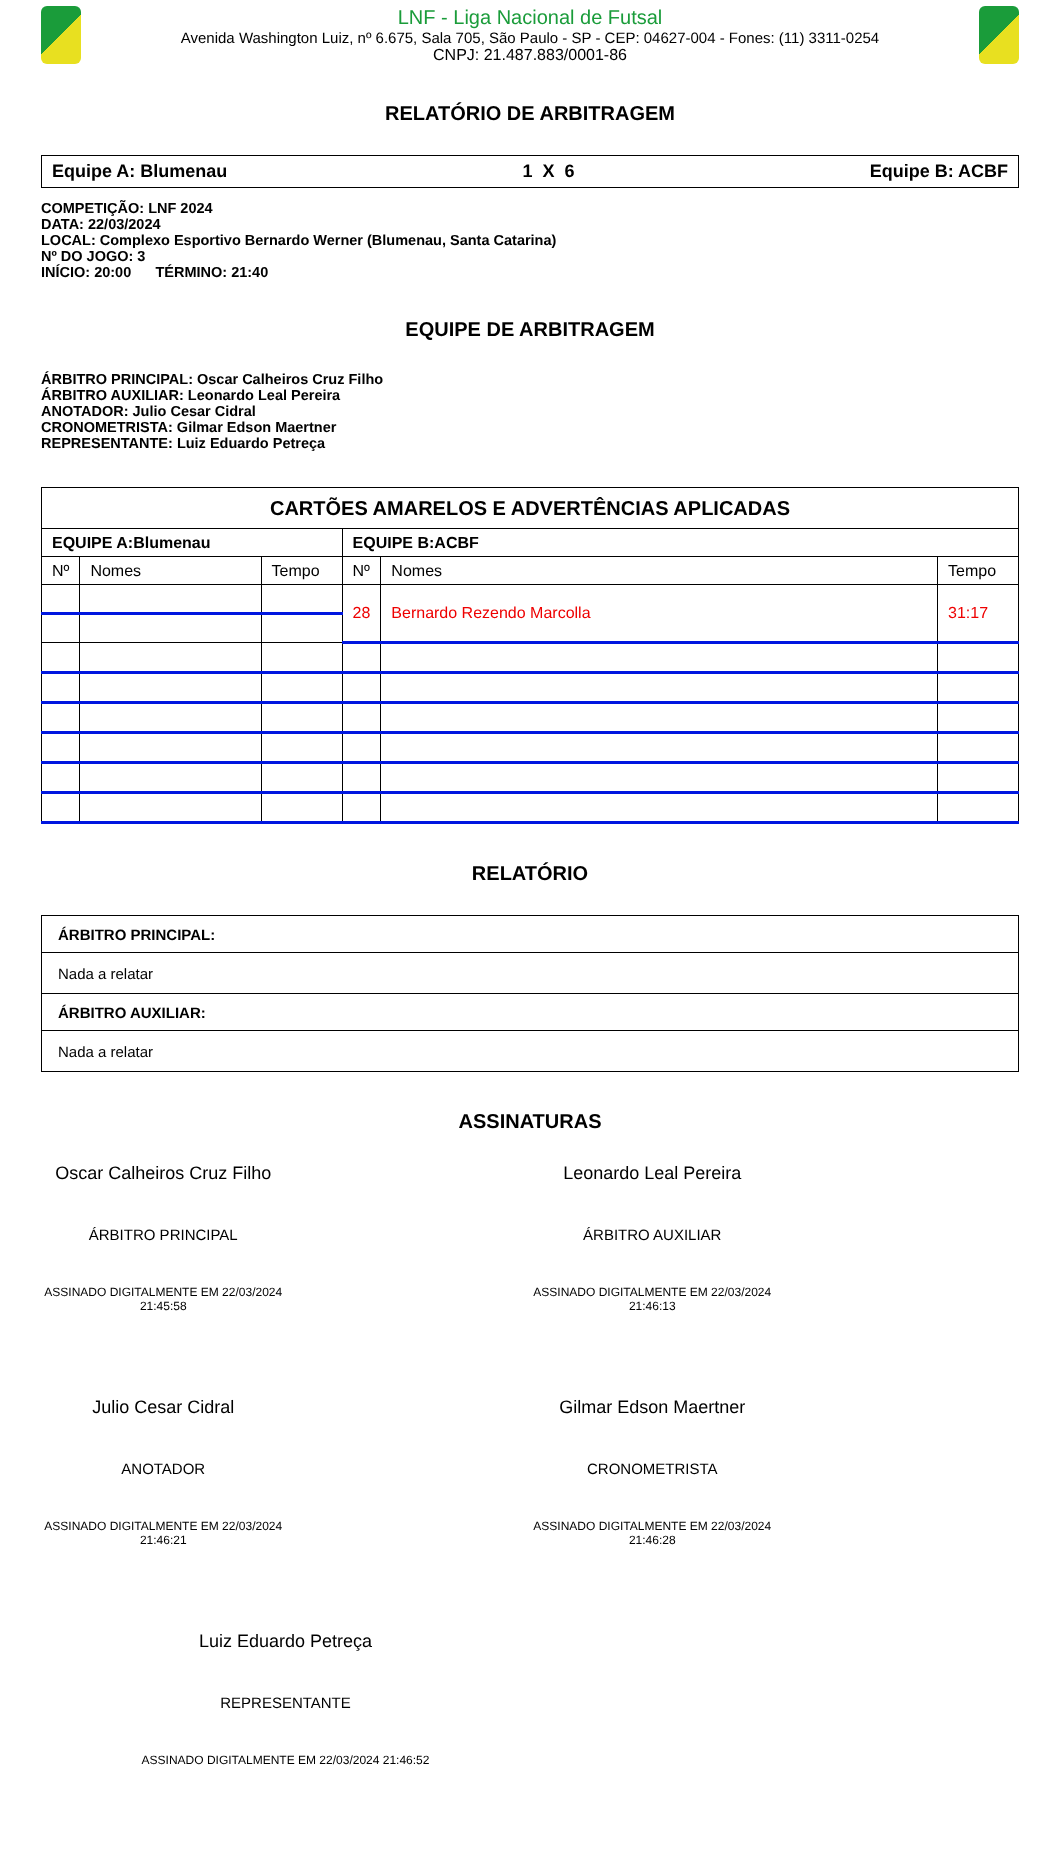LNF - Liga Nacional de Futsal
Avenida Washington Luiz, nº 6.675, Sala 705, São Paulo - SP - CEP: 04627-004 - Fones: (11) 3311-0254
CNPJ: 21.487.883/0001-86
RELATÓRIO DE ARBITRAGEM
Equipe A: Blumenau 1 X 6 Equipe B: ACBF
COMPETIÇÃO: LNF 2024
DATA: 22/03/2024
LOCAL: Complexo Esportivo Bernardo Werner (Blumenau, Santa Catarina)
Nº DO JOGO: 3
INÍCIO: 20:00 TÉRMINO: 21:40
EQUIPE DE ARBITRAGEM
ÁRBITRO PRINCIPAL: Oscar Calheiros Cruz Filho
ÁRBITRO AUXILIAR: Leonardo Leal Pereira
ANOTADOR: Julio Cesar Cidral
CRONOMETRISTA: Gilmar Edson Maertner
REPRESENTANTE: Luiz Eduardo Petreça
| CARTÕES AMARELOS E ADVERTÊNCIAS APLICADAS | | | | | |
| --- | --- | --- | --- | --- | --- |
| EQUIPE A:Blumenau | | | EQUIPE B:ACBF | | |
| Nº | Nomes | Tempo | Nº | Nomes | Tempo |
| | | | 28 | Bernardo Rezendo Marcolla | 31:17 |
RELATÓRIO
| ÁRBITRO PRINCIPAL: |
| Nada a relatar |
| ÁRBITRO AUXILIAR: |
| Nada a relatar |
ASSINATURAS
Oscar Calheiros Cruz Filho
ÁRBITRO PRINCIPAL
ASSINADO DIGITALMENTE EM 22/03/2024 21:45:58
Leonardo Leal Pereira
ÁRBITRO AUXILIAR
ASSINADO DIGITALMENTE EM 22/03/2024 21:46:13
Julio Cesar Cidral
ANOTADOR
ASSINADO DIGITALMENTE EM 22/03/2024 21:46:21
Gilmar Edson Maertner
CRONOMETRISTA
ASSINADO DIGITALMENTE EM 22/03/2024 21:46:28
Luiz Eduardo Petreça
REPRESENTANTE
ASSINADO DIGITALMENTE EM 22/03/2024 21:46:52